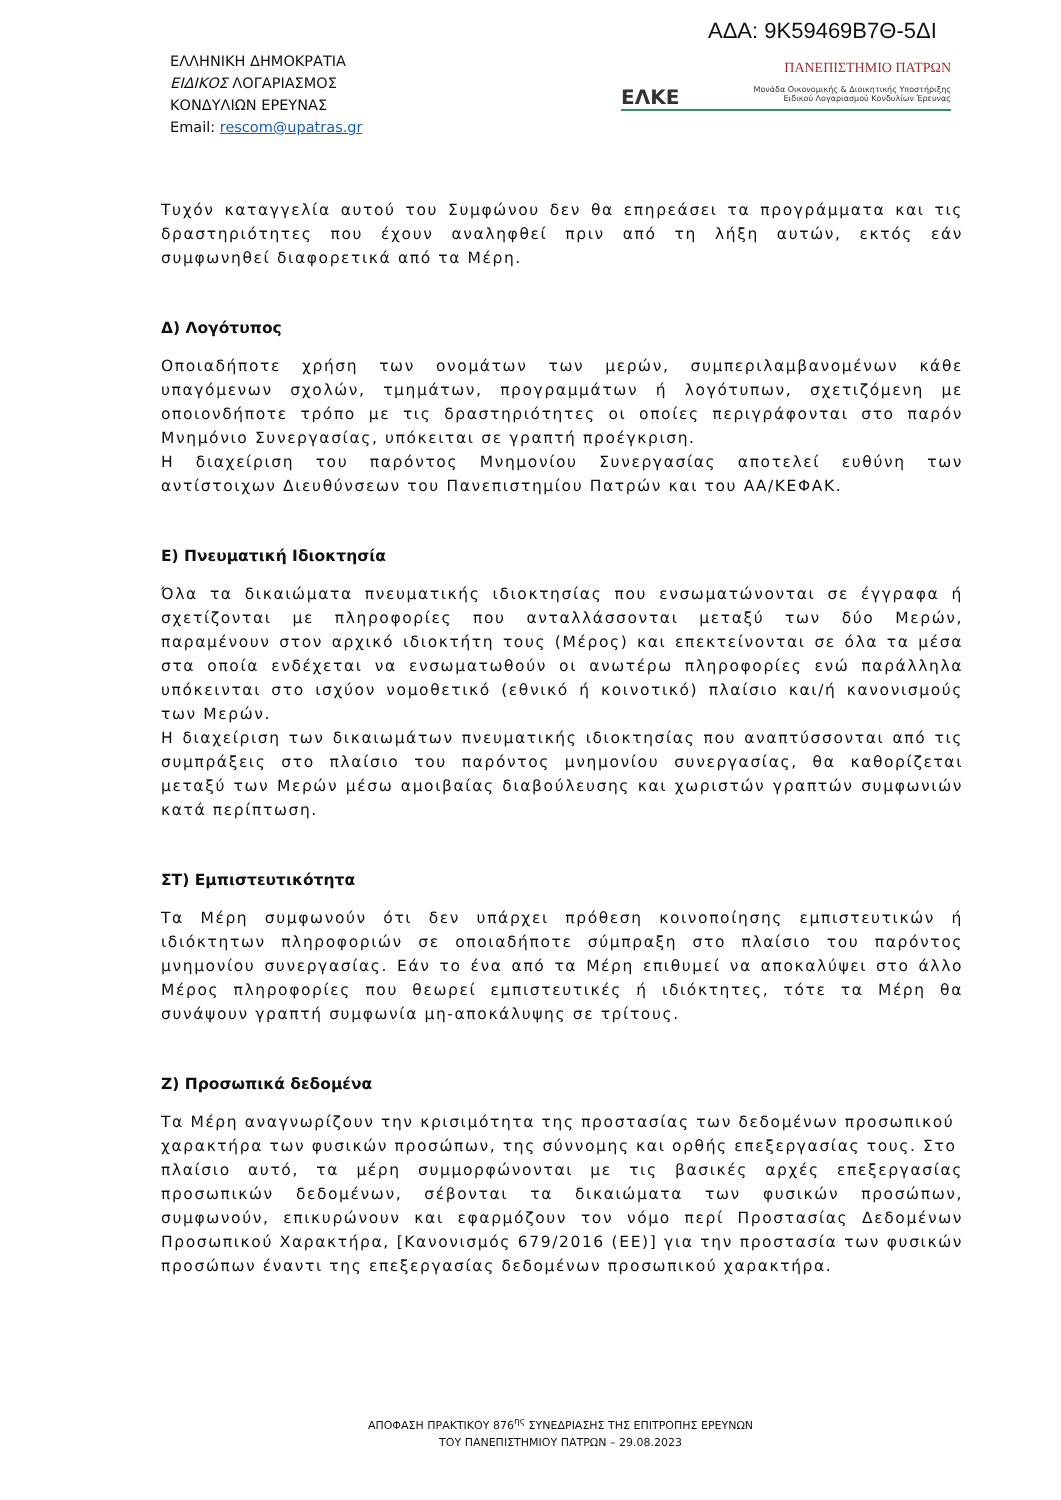ΑΔΑ: 9Κ59469Β7Θ-5ΔΙ
ΕΛΛΗΝΙΚΗ ΔΗΜΟΚΡΑΤΙΑ
ΕΙΔΙΚΟΣ ΛΟΓΑΡΙΑΣΜΟΣ
ΚΟΝΔΥΛΙΩΝ ΕΡΕΥΝΑΣ
Email: rescom@upatras.gr
ΠΑΝΕΠΙΣΤΗΜΙΟ ΠΑΤΡΩΝ
ΕΛΚΕ Μονάδα Οικονομικής & Διοικητικής Υποστήριξης
Ειδικού Λογαριασμού Κονδυλίων Έρευνας
Τυχόν καταγγελία αυτού του Συμφώνου δεν θα επηρεάσει τα προγράμματα και τις δραστηριότητες που έχουν αναληφθεί πριν από τη λήξη αυτών, εκτός εάν συμφωνηθεί διαφορετικά από τα Μέρη.
Δ) Λογότυπος
Οποιαδήποτε χρήση των ονομάτων των μερών, συμπεριλαμβανομένων κάθε υπαγόμενων σχολών, τμημάτων, προγραμμάτων ή λογότυπων, σχετιζόμενη με οποιονδήποτε τρόπο με τις δραστηριότητες οι οποίες περιγράφονται στο παρόν Μνημόνιο Συνεργασίας, υπόκειται σε γραπτή προέγκριση.
Η διαχείριση του παρόντος Μνημονίου Συνεργασίας αποτελεί ευθύνη των αντίστοιχων Διευθύνσεων του Πανεπιστημίου Πατρών και του ΑΑ/ΚΕΦΑΚ.
Ε) Πνευματική Ιδιοκτησία
Όλα τα δικαιώματα πνευματικής ιδιοκτησίας που ενσωματώνονται σε έγγραφα ή σχετίζονται με πληροφορίες που ανταλλάσσονται μεταξύ των δύο Μερών, παραμένουν στον αρχικό ιδιοκτήτη τους (Μέρος) και επεκτείνονται σε όλα τα μέσα στα οποία ενδέχεται να ενσωματωθούν οι ανωτέρω πληροφορίες ενώ παράλληλα υπόκεινται στο ισχύον νομοθετικό (εθνικό ή κοινοτικό) πλαίσιο και/ή κανονισμούς των Μερών.
Η διαχείριση των δικαιωμάτων πνευματικής ιδιοκτησίας που αναπτύσσονται από τις συμπράξεις στο πλαίσιο του παρόντος μνημονίου συνεργασίας, θα καθορίζεται μεταξύ των Μερών μέσω αμοιβαίας διαβούλευσης και χωριστών γραπτών συμφωνιών κατά περίπτωση.
ΣΤ) Εμπιστευτικότητα
Τα Μέρη συμφωνούν ότι δεν υπάρχει πρόθεση κοινοποίησης εμπιστευτικών ή ιδιόκτητων πληροφοριών σε οποιαδήποτε σύμπραξη στο πλαίσιο του παρόντος μνημονίου συνεργασίας. Εάν το ένα από τα Μέρη επιθυμεί να αποκαλύψει στο άλλο Μέρος πληροφορίες που θεωρεί εμπιστευτικές ή ιδιόκτητες, τότε τα Μέρη θα συνάψουν γραπτή συμφωνία μη-αποκάλυψης σε τρίτους.
Ζ) Προσωπικά δεδομένα
Τα Μέρη αναγνωρίζουν την κρισιμότητα της προστασίας των δεδομένων προσωπικού
χαρακτήρα των φυσικών προσώπων, της σύννομης και ορθής επεξεργασίας τους. Στο
πλαίσιο αυτό, τα μέρη συμμορφώνονται με τις βασικές αρχές επεξεργασίας προσωπικών δεδομένων, σέβονται τα δικαιώματα των φυσικών προσώπων, συμφωνούν, επικυρώνουν και εφαρμόζουν τον νόμο περί Προστασίας Δεδομένων Προσωπικού Χαρακτήρα, [Κανονισμός 679/2016 (ΕΕ)] για την προστασία των φυσικών προσώπων έναντι της επεξεργασίας δεδομένων προσωπικού χαρακτήρα.
ΑΠΟΦΑΣΗ ΠΡΑΚΤΙΚΟΥ 876<sup>ης</sup> ΣΥΝΕΔΡΙΑΣΗΣ ΤΗΣ ΕΠΙΤΡΟΠΗΣ ΕΡΕΥΝΩΝ
ΤΟΥ ΠΑΝΕΠΙΣΤΗΜΙΟΥ ΠΑΤΡΩΝ – 29.08.2023